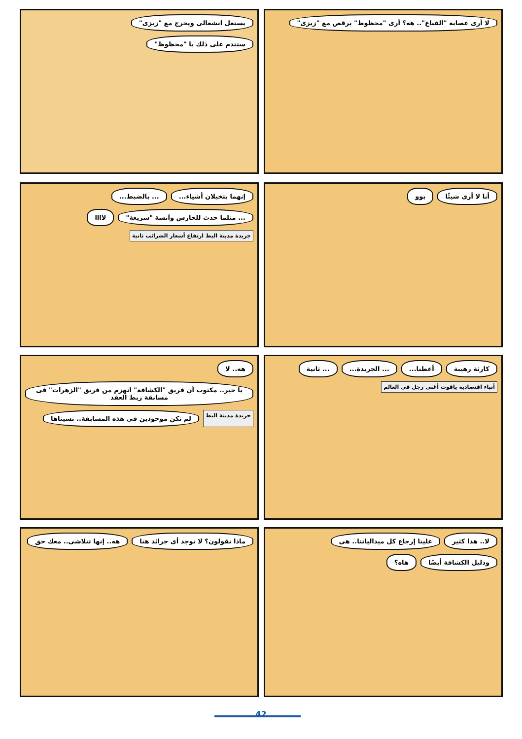لا أرى عصابة "القناع".. هه؟ أرى "محظوظ" يرقص مع "زيزى"
يستغل انشغالى ويخرج مع "زيزى"
ستندم على ذلك يا "محظوظ"
أنا لا أرى شيئًا
بوو
إنهما يتخيلان أشياء...
... بالضبط...
... مثلما حدث للحارس وآنسة "سريعة"
لاااا
جريدة مدينة البط ارتفاع أسعار الضرائب ثانية
كارثة رهيبة
أعطنا...
... الجريدة...
... ثانية
أنباء اقتصادية ياقوت أغنى رجل فى العالم
هه.. لا
يا خبر.. مكتوب أن فريق "الكشافة" انهزم من فريق "الزهرات" فى مسابقة ربط العقد
جريدة مدينة البط
لم نكن موجودين فى هذه المسابقة.. نسيناها
لا.. هذا كثير
علينا إرجاع كل ميدالياتنا.. هى
ودليل الكشافة أيضًا
هاه؟
ماذا تقولون؟ لا توجد أى جرائد هنا
هه.. إنها تتلاشى.. معك حق
42